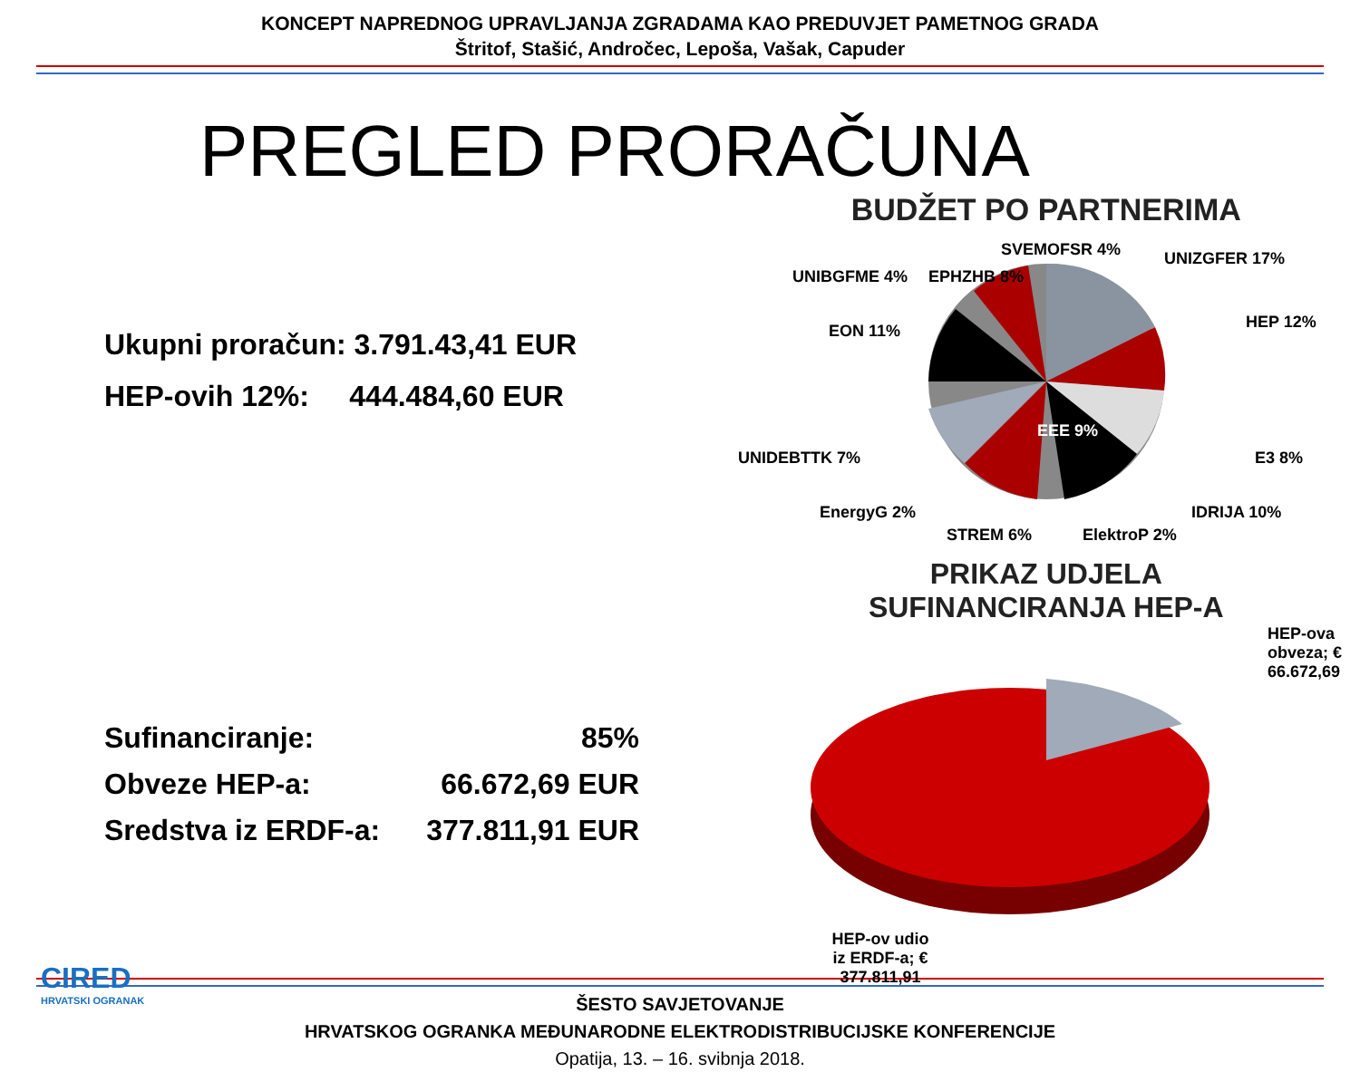KONCEPT NAPREDNOG UPRAVLJANJA ZGRADAMA KAO PREDUVJET PAMETNOG GRADA
Štritof, Stašić, Andročec, Lepoša, Vašak, Capuder
PREGLED PRORAČUNA
Ukupni proračun: 3.791.43,41 EUR
HEP-ovih 12%: 444.484,60 EUR
Sufinanciranje: 85%
Obveze HEP-a: 66.672,69 EUR
Sredstva iz ERDF-a: 377.811,91 EUR
BUDŽET PO PARTNERIMA
EPHZHB 8%
SVEMOFSR 4%
UNIZGFER 17%
HEP 12%
E3 8%
IDRIJA 10%
ElektroP 2%
STREM 6%
EEE 9%
EnergyG 2%
UNIDEBTTK 7%
EON 11%
UNIBGFME 4%
PRIKAZ UDJELA
SUFINANCIRANJA HEP-A
HEP-ova
obveza; €
66.672,69
HEP-ov udio
iz ERDF-a; €
377.811,91
CIRED
HRVATSKI OGRANAK
ŠESTO SAVJETOVANJE
HRVATSKOG OGRANKA MEĐUNARODNE ELEKTRODISTRIBUCIJSKE KONFERENCIJE
Opatija, 13. – 16. svibnja 2018.